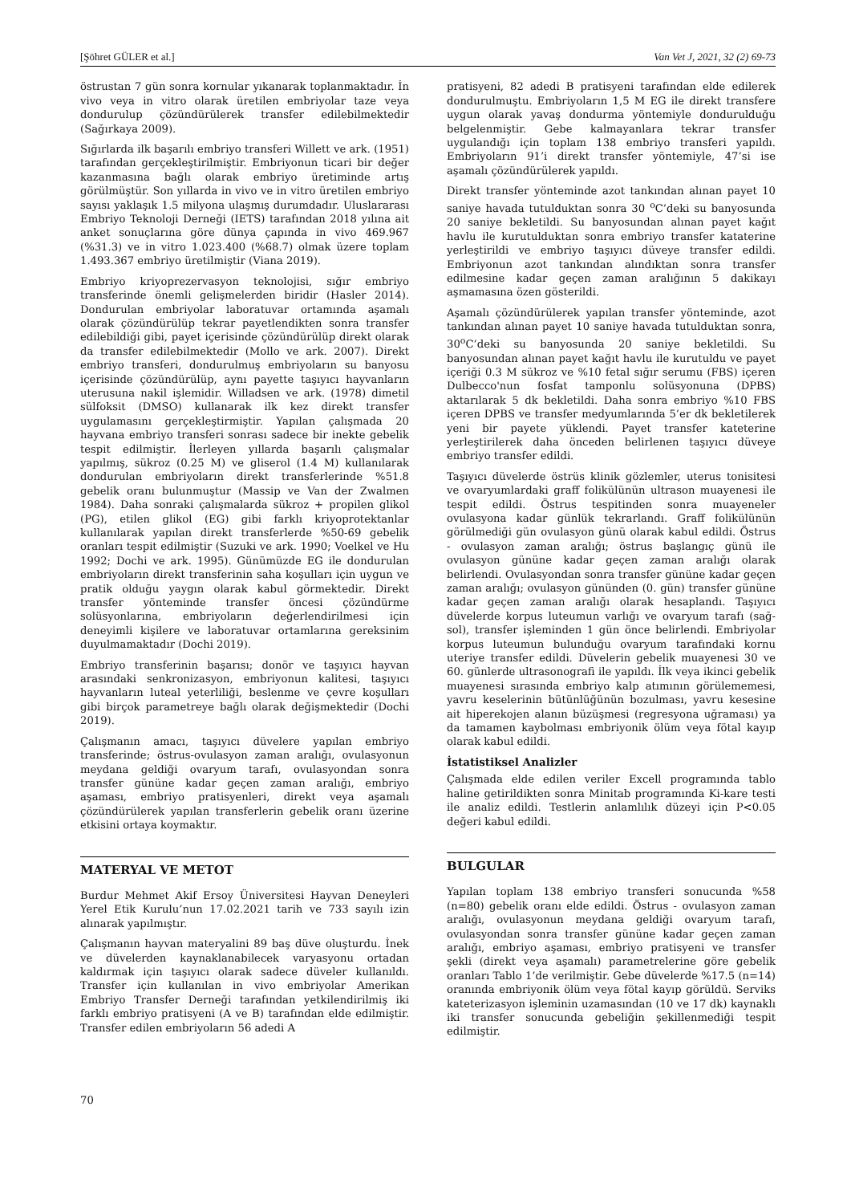[Şöhret GÜLER et al.] Van Vet J, 2021, 32 (2) 69-73
östrustan 7 gün sonra kornular yıkanarak toplanmaktadır. İn vivo veya in vitro olarak üretilen embriyolar taze veya dondurulup çözündürülerek transfer edilebilmektedir (Sağırkaya 2009).
Sığırlarda ilk başarılı embriyo transferi Willett ve ark. (1951) tarafından gerçekleştirilmiştir. Embriyonun ticari bir değer kazanmasına bağlı olarak embriyo üretiminde artış görülmüştür. Son yıllarda in vivo ve in vitro üretilen embriyo sayısı yaklaşık 1.5 milyona ulaşmış durumdadır. Uluslararası Embriyo Teknoloji Derneği (IETS) tarafından 2018 yılına ait anket sonuçlarına göre dünya çapında in vivo 469.967 (%31.3) ve in vitro 1.023.400 (%68.7) olmak üzere toplam 1.493.367 embriyo üretilmiştir (Viana 2019).
Embriyo kriyoprezervasyon teknolojisi, sığır embriyo transferinde önemli gelişmelerden biridir (Hasler 2014). Dondurulan embriyolar laboratuvar ortamında aşamalı olarak çözündürülüp tekrar payetlendikten sonra transfer edilebildiği gibi, payet içerisinde çözündürülüp direkt olarak da transfer edilebilmektedir (Mollo ve ark. 2007). Direkt embriyo transferi, dondurulmuş embriyoların su banyosu içerisinde çözündürülüp, aynı payette taşıyıcı hayvanların uterusuna nakil işlemidir. Willadsen ve ark. (1978) dimetil sülfoksit (DMSO) kullanarak ilk kez direkt transfer uygulamasını gerçekleştirmiştir. Yapılan çalışmada 20 hayvana embriyo transferi sonrası sadece bir inekte gebelik tespit edilmiştir. İlerleyen yıllarda başarılı çalışmalar yapılmış, sükroz (0.25 M) ve gliserol (1.4 M) kullanılarak dondurulan embriyoların direkt transferlerinde %51.8 gebelik oranı bulunmuştur (Massip ve Van der Zwalmen 1984). Daha sonraki çalışmalarda sükroz + propilen glikol (PG), etilen glikol (EG) gibi farklı kriyoprotektanlar kullanılarak yapılan direkt transferlerde %50-69 gebelik oranları tespit edilmiştir (Suzuki ve ark. 1990; Voelkel ve Hu 1992; Dochi ve ark. 1995). Günümüzde EG ile dondurulan embriyoların direkt transferinin saha koşulları için uygun ve pratik olduğu yaygın olarak kabul görmektedir. Direkt transfer yönteminde transfer öncesi çözündürme solüsyonlarına, embriyoların değerlendirilmesi için deneyimli kişilere ve laboratuvar ortamlarına gereksinim duyulmamaktadır (Dochi 2019).
Embriyo transferinin başarısı; donör ve taşıyıcı hayvan arasındaki senkronizasyon, embriyonun kalitesi, taşıyıcı hayvanların luteal yeterliliği, beslenme ve çevre koşulları gibi birçok parametreye bağlı olarak değişmektedir (Dochi 2019).
Çalışmanın amacı, taşıyıcı düvelere yapılan embriyo transferinde; östrus-ovulasyon zaman aralığı, ovulasyonun meydana geldiği ovaryum tarafı, ovulasyondan sonra transfer gününe kadar geçen zaman aralığı, embriyo aşaması, embriyo pratisyenleri, direkt veya aşamalı çözündürülerek yapılan transferlerin gebelik oranı üzerine etkisini ortaya koymaktır.
MATERYAL VE METOT
Burdur Mehmet Akif Ersoy Üniversitesi Hayvan Deneyleri Yerel Etik Kurulu’nun 17.02.2021 tarih ve 733 sayılı izin alınarak yapılmıştır.
Çalışmanın hayvan materyalini 89 baş düve oluşturdu. İnek ve düvelerden kaynaklanabilecek varyasyonu ortadan kaldırmak için taşıyıcı olarak sadece düveler kullanıldı. Transfer için kullanılan in vivo embriyolar Amerikan Embriyo Transfer Derneği tarafından yetkilendirilmiş iki farklı embriyo pratisyeni (A ve B) tarafından elde edilmiştir. Transfer edilen embriyoların 56 adedi A
pratisyeni, 82 adedi B pratisyeni tarafından elde edilerek dondurulmuştu. Embriyoların 1,5 M EG ile direkt transfere uygun olarak yavaş dondurma yöntemiyle dondurulduğu belgelenmiştir. Gebe kalmayanlara tekrar transfer uygulandığı için toplam 138 embriyo transferi yapıldı. Embriyoların 91’i direkt transfer yöntemiyle, 47’si ise aşamalı çözündürülerek yapıldı.
Direkt transfer yönteminde azot tankından alınan payet 10 saniye havada tutulduktan sonra 30 <sup>o</sup>C’deki su banyosunda 20 saniye bekletildi. Su banyosundan alınan payet kağıt havlu ile kurutulduktan sonra embriyo transfer kataterine yerleştirildi ve embriyo taşıyıcı düveye transfer edildi. Embriyonun azot tankından alındıktan sonra transfer edilmesine kadar geçen zaman aralığının 5 dakikayı aşmamasına özen gösterildi.
Aşamalı çözündürülerek yapılan transfer yönteminde, azot tankından alınan payet 10 saniye havada tutulduktan sonra, 30<sup>o</sup>C’deki su banyosunda 20 saniye bekletildi. Su banyosundan alınan payet kağıt havlu ile kurutuldu ve payet içeriği 0.3 M sükroz ve %10 fetal sığır serumu (FBS) içeren Dulbecco'nun fosfat tamponlu solüsyonuna (DPBS) aktarılarak 5 dk bekletildi. Daha sonra embriyo %10 FBS içeren DPBS ve transfer medyumlarında 5’er dk bekletilerek yeni bir payete yüklendi. Payet transfer kateterine yerleştirilerek daha önceden belirlenen taşıyıcı düveye embriyo transfer edildi.
Taşıyıcı düvelerde östrüs klinik gözlemler, uterus tonisitesi ve ovaryumlardaki graff folikülünün ultrason muayenesi ile tespit edildi. Östrus tespitinden sonra muayeneler ovulasyona kadar günlük tekrarlandı. Graff folikülünün görülmediği gün ovulasyon günü olarak kabul edildi. Östrus - ovulasyon zaman aralığı; östrus başlangıç günü ile ovulasyon gününe kadar geçen zaman aralığı olarak belirlendi. Ovulasyondan sonra transfer gününe kadar geçen zaman aralığı; ovulasyon gününden (0. gün) transfer gününe kadar geçen zaman aralığı olarak hesaplandı. Taşıyıcı düvelerde korpus luteumun varlığı ve ovaryum tarafı (sağ-sol), transfer işleminden 1 gün önce belirlendi. Embriyolar korpus luteumun bulunduğu ovaryum tarafındaki kornu uteriye transfer edildi. Düvelerin gebelik muayenesi 30 ve 60. günlerde ultrasonografi ile yapıldı. İlk veya ikinci gebelik muayenesi sırasında embriyo kalp atımının görülememesi, yavru keselerinin bütünlüğünün bozulması, yavru kesesine ait hiperekojen alanın büzüşmesi (regresyona uğraması) ya da tamamen kaybolması embriyonik ölüm veya fötal kayıp olarak kabul edildi.
İstatistiksel Analizler
Çalışmada elde edilen veriler Excell programında tablo haline getirildikten sonra Minitab programında Ki-kare testi ile analiz edildi. Testlerin anlamlılık düzeyi için P<0.05 değeri kabul edildi.
BULGULAR
Yapılan toplam 138 embriyo transferi sonucunda %58 (n=80) gebelik oranı elde edildi. Östrus - ovulasyon zaman aralığı, ovulasyonun meydana geldiği ovaryum tarafı, ovulasyondan sonra transfer gününe kadar geçen zaman aralığı, embriyo aşaması, embriyo pratisyeni ve transfer şekli (direkt veya aşamalı) parametrelerine göre gebelik oranları Tablo 1’de verilmiştir. Gebe düvelerde %17.5 (n=14) oranında embriyonik ölüm veya fötal kayıp görüldü. Serviks kateterizasyon işleminin uzamasından (10 ve 17 dk) kaynaklı iki transfer sonucunda gebeliğin şekillenmediği tespit edilmiştir.
70